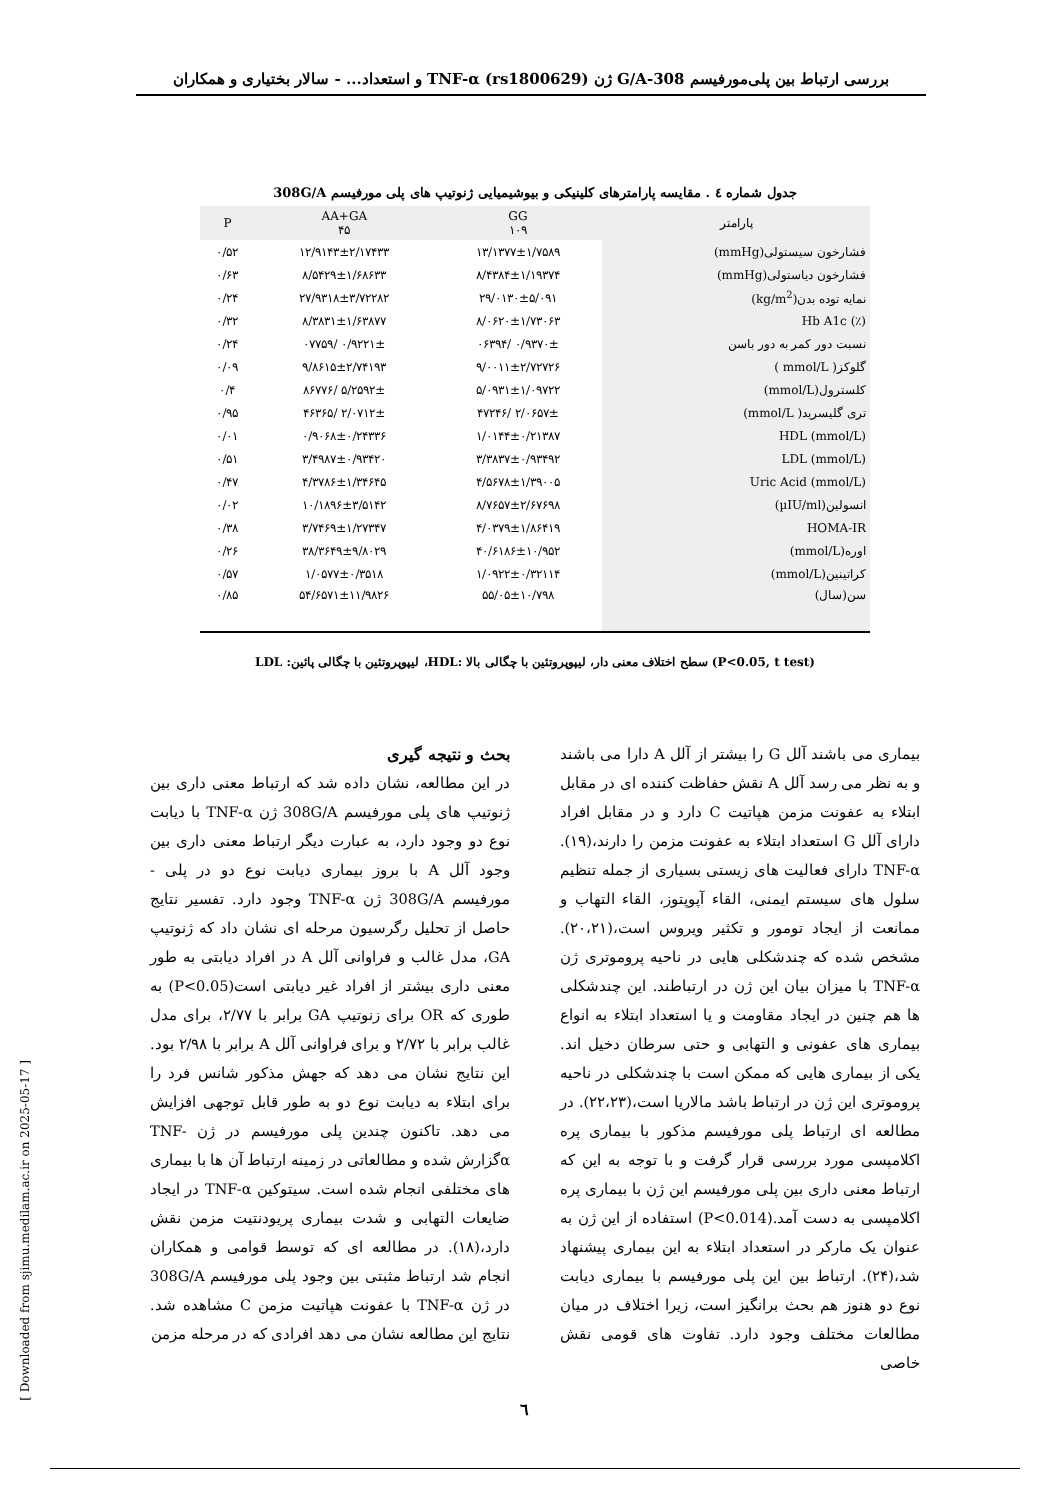بررسی ارتباط بین پلی‌مورفیسم 308-G/A ژن TNF-α (rs1800629) و استعداد... - سالار بختیاری و همکاران
جدول شماره ٤ . مقایسه پارامترهای کلینیکی و بیوشیمیایی ژنوتیپ های پلی مورفیسم 308G/A
| پارامتر | GG ۱۰۹ | AA+GA ۴۵ | P |
| --- | --- | --- | --- |
| فشارخون سیستولی(mmHg) | ۱۳/۱۳۷۷±۱/۷۵۸۹ | ۱۲/۹۱۴۳±۲/۱۷۴۳۳ | ۰/۵۲ |
| فشارخون دیاستولی(mmHg) | ۸/۴۳۸۴±۱/۱۹۳۷۴ | ۸/۵۴۲۹±۱/۶۸۶۳۳ | ۰/۶۳ |
| نمایه توده بدن(kg/m<sup>2</sup>) | ۲۹/۰۱۳۰±۵/۰۹۱ | ۲۷/۹۳۱۸±۳/۷۲۲۸۲ | ۰/۲۴ |
| (٪) Hb A1c | ۸/۰۶۲۰±۱/۷۳۰۶۳ | ۸/۳۸۳۱±۱/۶۳۸۷۷ | ۰/۳۲ |
| نسبت دور کمر به دور باسن | ۰/۹۳۷۰± /۰۶۳۹۴ | ۰/۹۲۲۱± /۰۷۷۵۹ | ۰/۲۴ |
| گلوکز( mmol/L ) | ۹/۰۰۱۱±۲/۷۲۷۲۶ | ۹/۸۶۱۵±۲/۷۴۱۹۳ | ۰/۰۹ |
| کلسترول(mmol/L) | ۵/۰۹۳۱±۱/۰۹۷۲۲ | ۵/۲۵۹۲± /۸۶۷۷۶ | ۰/۴ |
| تری گلیسرید( mmol/L) | ۲/۰۶۵۷± /۴۷۲۴۶ | ۲/۰۷۱۲± /۴۶۳۶۵ | ۰/۹۵ |
| (mmol/L) HDL | ۱/۰۱۴۴±۰/۲۱۳۸۷ | ۰/۹۰۶۸±۰/۲۴۳۳۶ | ۰/۰۱ |
| (mmol/L) LDL | ۳/۳۸۳۷±۰/۹۳۴۹۲ | ۳/۴۹۸۷±۰/۹۳۴۲۰ | ۰/۵۱ |
| (mmol/L) Uric Acid | ۴/۵۶۷۸±۱/۳۹۰۰۵ | ۴/۳۷۸۶±۱/۳۴۶۴۵ | ۰/۴۷ |
| انسولین(µIU/ml) | ۸/۷۶۵۷±۲/۶۷۶۹۸ | ۱۰/۱۸۹۶±۳/۵۱۴۲ | ۰/۰۲ |
| HOMA-IR | ۴/۰۳۷۹±۱/۸۶۴۱۹ | ۳/۷۴۶۹±۱/۲۷۳۴۷ | ۰/۳۸ |
| اوره(mmol/L) | ۴۰/۶۱۸۶±۱۰/۹۵۲ | ۳۸/۳۶۴۹±۹/۸۰۲۹ | ۰/۲۶ |
| کراتینین(mmol/L) | ۱/۰۹۲۲±۰/۳۲۱۱۴ | ۱/۰۵۷۷±۰/۳۵۱۸ | ۰/۵۷ |
| سن(سال) | ۵۵/۰۵±۱۰/۷۹۸ | ۵۴/۶۵۷۱±۱۱/۹۸۲۶ | ۰/۸۵ |
(P<0.05, t test) سطح اختلاف معنی دار، لیپوپروتئین با چگالی بالا :HDL، لیپوپروتئین با چگالی پائین: LDL
بحث و نتیجه گیری
در این مطالعه، نشان داده شد که ارتباط معنی داری بین ژنوتیپ های پلی مورفیسم 308G/A ژن TNF-α با دیابت نوع دو وجود دارد، به عبارت دیگر ارتباط معنی داری بین وجود آلل A با بروز بیماری دیابت نوع دو در پلی - مورفیسم 308G/A ژن TNF-α وجود دارد. تفسیر نتایج حاصل از تحلیل رگرسیون مرحله ای نشان داد که ژنوتیپ GA، مدل غالب و فراوانی آلل A در افراد دیابتی به طور معنی داری بیشتر از افراد غیر دیابتی است(P<0.05) به طوری که OR برای زنوتیپ GA برابر با ۲/۷۷، برای مدل غالب برابر با ۲/۷۲ و برای فراوانی آلل A برابر با ۲/۹۸ بود. این نتایج نشان می دهد که جهش مذکور شانس فرد را برای ابتلاء به دیابت نوع دو به طور قابل توجهی افزایش می دهد. تاکنون چندین پلی مورفیسم در ژن TNF-αگزارش شده و مطالعاتی در زمینه ارتباط آن ها با بیماری های مختلفی انجام شده است. سیتوکین TNF-α در ایجاد ضایعات التهابی و شدت بیماری پریودنتیت مزمن نقش دارد،(۱۸). در مطالعه ای که توسط قوامی و همکاران انجام شد ارتباط مثبتی بین وجود پلی مورفیسم 308G/A در ژن TNF-α با عفونت هپاتیت مزمن C مشاهده شد. نتایج این مطالعه نشان می دهد افرادی که در مرحله مزمن
بیماری می باشند آلل G را بیشتر از آلل A دارا می باشند و به نظر می رسد آلل A نقش حفاظت کننده ای در مقابل ابتلاء به عفونت مزمن هپاتیت C دارد و در مقابل افراد دارای آلل G استعداد ابتلاء به عفونت مزمن را دارند،(۱۹). TNF-α دارای فعالیت های زیستی بسیاری از جمله تنظیم سلول های سیستم ایمنی، القاء آپوپتوز، القاء التهاب و ممانعت از ایجاد تومور و تکثیر ویروس است،(۲۰،۲۱). مشخص شده که چندشکلی هایی در ناحیه پروموتری ژن TNF-α با میزان بیان این ژن در ارتباطند. این چندشکلی ها هم چنین در ایجاد مقاومت و یا استعداد ابتلاء به انواع بیماری های عفونی و التهابی و حتی سرطان دخیل اند. یکی از بیماری هایی که ممکن است با چندشکلی در ناحیه پروموتری این ژن در ارتباط باشد مالاریا است،(۲۲،۲۳). در مطالعه ای ارتباط پلی مورفیسم مذکور با بیماری پره اکلامپسی مورد بررسی قرار گرفت و با توجه به این که ارتباط معنی داری بین پلی مورفیسم این ژن با بیماری پره اکلامپسی به دست آمد.(P<0.014) استفاده از این ژن به عنوان یک مارکر در استعداد ابتلاء به این بیماری پیشنهاد شد،(۲۴). ارتباط بین این پلی مورفیسم با بیماری دیابت نوع دو هنوز هم بحث برانگیز است، زیرا اختلاف در میان مطالعات مختلف وجود دارد. تفاوت های قومی نقش خاصی
[ Downloaded from sjimu.medilam.ac.ir on 2025-05-17 ]
٦